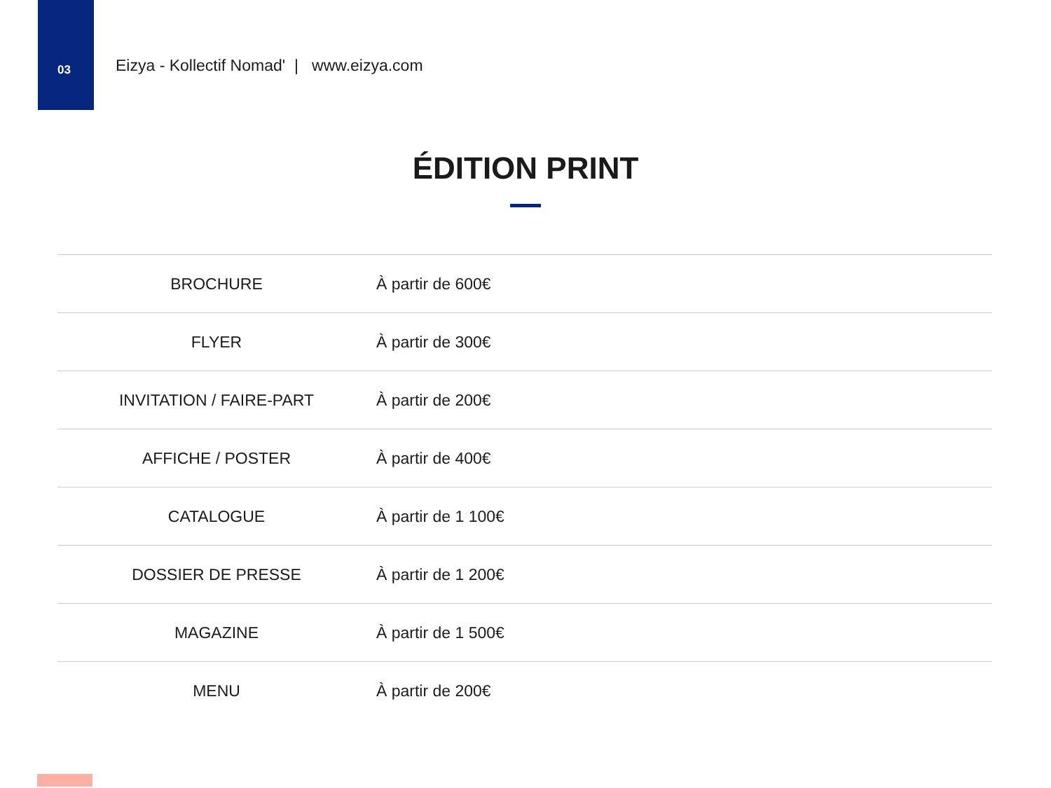03
Eizya - Kollectif Nomad' | www.eizya.com
ÉDITION PRINT
| BROCHURE | À partir de 600€ |
| FLYER | À partir de 300€ |
| INVITATION / FAIRE-PART | À partir de 200€ |
| AFFICHE / POSTER | À partir de 400€ |
| CATALOGUE | À partir de 1 100€ |
| DOSSIER DE PRESSE | À partir de 1 200€ |
| MAGAZINE | À partir de 1 500€ |
| MENU | À partir de 200€ |